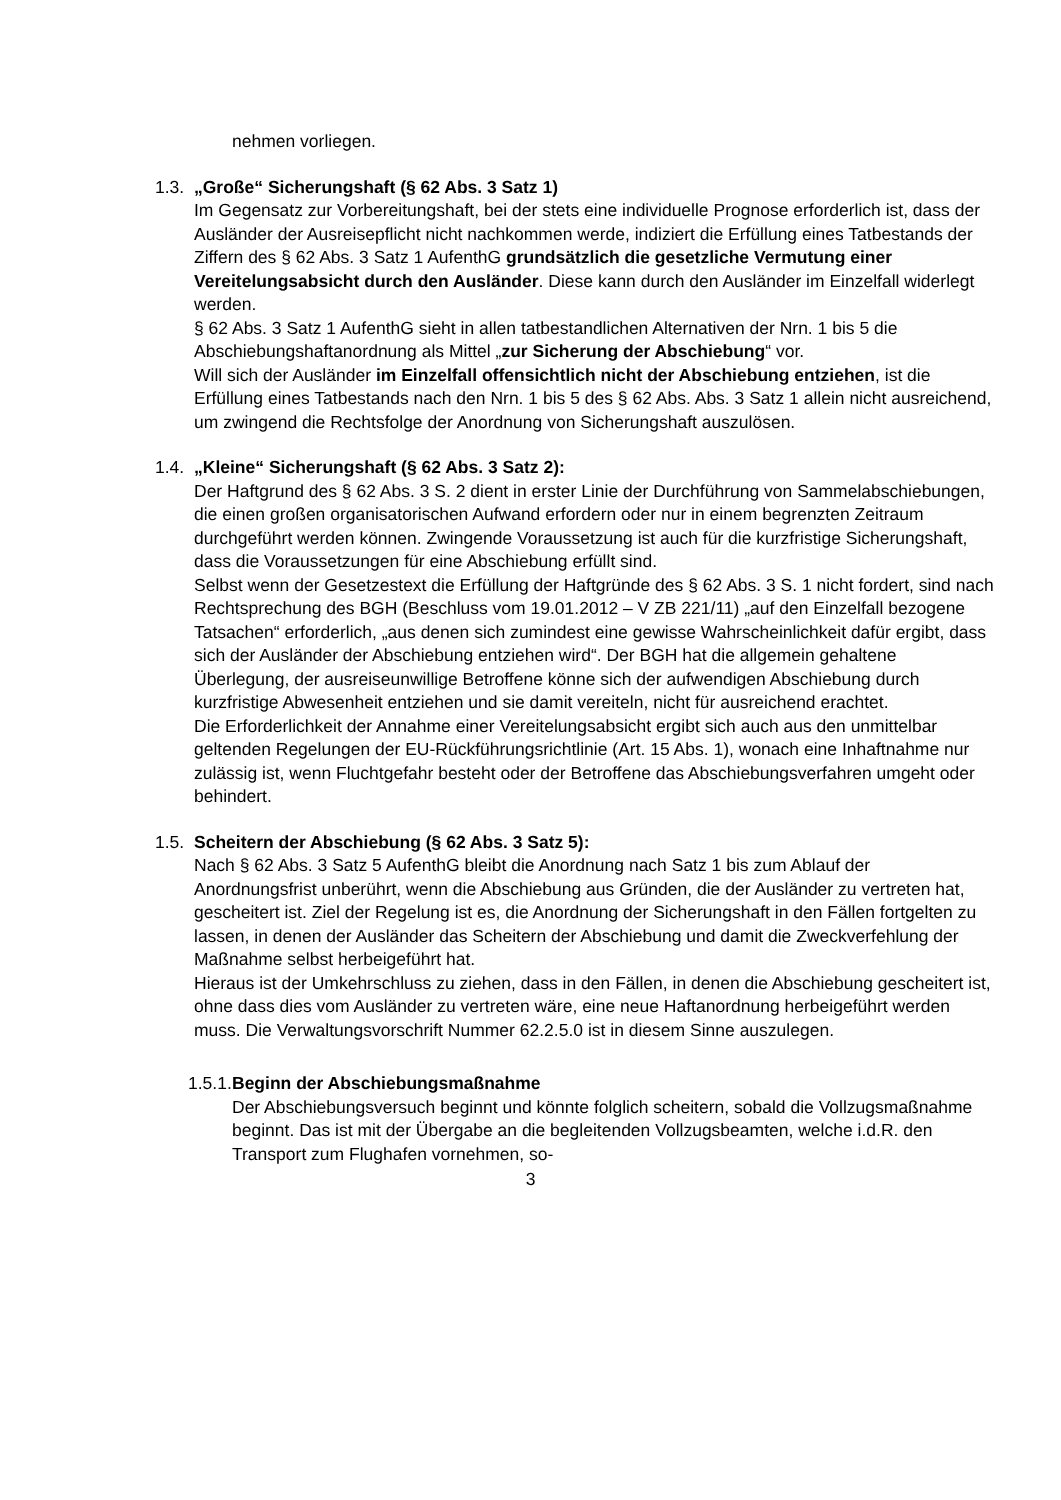nehmen vorliegen.
1.3. „Große“ Sicherungshaft (§ 62 Abs. 3 Satz 1)
Im Gegensatz zur Vorbereitungshaft, bei der stets eine individuelle Prognose erforderlich ist, dass der Ausländer der Ausreisepflicht nicht nachkommen werde, indiziert die Erfüllung eines Tatbestands der Ziffern des § 62 Abs. 3 Satz 1 AufenthG grundsätzlich die gesetzliche Vermutung einer Vereitelungsabsicht durch den Ausländer. Diese kann durch den Ausländer im Einzelfall widerlegt werden.
§ 62 Abs. 3 Satz 1 AufenthG sieht in allen tatbestandlichen Alternativen der Nrn. 1 bis 5 die Abschiebungshaftanordnung als Mittel „zur Sicherung der Abschiebung“ vor.
Will sich der Ausländer im Einzelfall offensichtlich nicht der Abschiebung entziehen, ist die Erfüllung eines Tatbestands nach den Nrn. 1 bis 5 des § 62 Abs. Abs. 3 Satz 1 allein nicht ausreichend, um zwingend die Rechtsfolge der Anordnung von Sicherungshaft auszulösen.
1.4. „Kleine“ Sicherungshaft (§ 62 Abs. 3 Satz 2):
Der Haftgrund des § 62 Abs. 3 S. 2 dient in erster Linie der Durchführung von Sammelabschiebungen, die einen großen organisatorischen Aufwand erfordern oder nur in einem begrenzten Zeitraum durchgeführt werden können. Zwingende Voraussetzung ist auch für die kurzfristige Sicherungshaft, dass die Voraussetzungen für eine Abschiebung erfüllt sind.
Selbst wenn der Gesetzestext die Erfüllung der Haftgründe des § 62 Abs. 3 S. 1 nicht fordert, sind nach Rechtsprechung des BGH (Beschluss vom 19.01.2012 – V ZB 221/11) „auf den Einzelfall bezogene Tatsachen“ erforderlich, „aus denen sich zumindest eine gewisse Wahrscheinlichkeit dafür ergibt, dass sich der Ausländer der Abschiebung entziehen wird“. Der BGH hat die allgemein gehaltene Überlegung, der ausreiseunwillige Betroffene könne sich der aufwendigen Abschiebung durch kurzfristige Abwesenheit entziehen und sie damit vereiteln, nicht für ausreichend erachtet.
Die Erforderlichkeit der Annahme einer Vereitelungsabsicht ergibt sich auch aus den unmittelbar geltenden Regelungen der EU-Rückführungsrichtlinie (Art. 15 Abs. 1), wonach eine Inhaftnahme nur zulässig ist, wenn Fluchtgefahr besteht oder der Betroffene das Abschiebungsverfahren umgeht oder behindert.
1.5. Scheitern der Abschiebung (§ 62 Abs. 3 Satz 5):
Nach § 62 Abs. 3 Satz 5 AufenthG bleibt die Anordnung nach Satz 1 bis zum Ablauf der Anordnungsfrist unberührt, wenn die Abschiebung aus Gründen, die der Ausländer zu vertreten hat, gescheitert ist. Ziel der Regelung ist es, die Anordnung der Sicherungshaft in den Fällen fortgelten zu lassen, in denen der Ausländer das Scheitern der Abschiebung und damit die Zweckverfehlung der Maßnahme selbst herbeigeführt hat.
Hieraus ist der Umkehrschluss zu ziehen, dass in den Fällen, in denen die Abschiebung gescheitert ist, ohne dass dies vom Ausländer zu vertreten wäre, eine neue Haftanordnung herbeigeführt werden muss. Die Verwaltungsvorschrift Nummer 62.2.5.0 ist in diesem Sinne auszulegen.
1.5.1. Beginn der Abschiebungsmaßnahme
Der Abschiebungsversuch beginnt und könnte folglich scheitern, sobald die Vollzugsmaßnahme beginnt. Das ist mit der Übergabe an die begleitenden Vollzugsbeamten, welche i.d.R. den Transport zum Flughafen vornehmen, so-
3